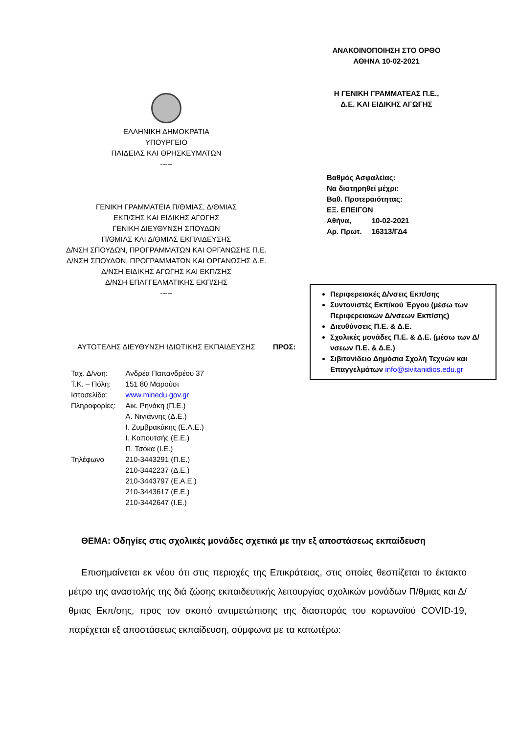ΑΝΑΚΟΙΝΟΠΟΙΗΣΗ ΣΤΟ ΟΡΘΟ
ΑΘΗΝΑ 10-02-2021
Η ΓΕΝΙΚΗ ΓΡΑΜΜΑΤΕΑΣ Π.Ε.,
Δ.Ε. ΚΑΙ ΕΙΔΙΚΗΣ ΑΓΩΓΗΣ
ΕΛΛΗΝΙΚΗ ΔΗΜΟΚΡΑΤΙΑ
ΥΠΟΥΡΓΕΙΟ
ΠΑΙΔΕΙΑΣ ΚΑΙ ΘΡΗΣΚΕΥΜΑΤΩΝ
-----
ΓΕΝΙΚΗ ΓΡΑΜΜΑΤΕΙΑ Π/ΘΜΙΑΣ, Δ/ΘΜΙΑΣ
ΕΚΠ/ΣΗΣ ΚΑΙ ΕΙΔΙΚΗΣ ΑΓΩΓΗΣ
ΓΕΝΙΚΗ ΔΙΕΥΘΥΝΣΗ ΣΠΟΥΔΩΝ
Π/ΘΜΙΑΣ ΚΑΙ Δ/ΘΜΙΑΣ ΕΚΠΑΙΔΕΥΣΗΣ
Δ/ΝΣΗ ΣΠΟΥΔΩΝ, ΠΡΟΓΡΑΜΜΑΤΩΝ ΚΑΙ ΟΡΓΑΝΩΣΗΣ Π.Ε.
Δ/ΝΣΗ ΣΠΟΥΔΩΝ, ΠΡΟΓΡΑΜΜΑΤΩΝ ΚΑΙ ΟΡΓΑΝΩΣΗΣ Δ.Ε.
Δ/ΝΣΗ ΕΙΔΙΚΗΣ ΑΓΩΓΗΣ ΚΑΙ ΕΚΠ/ΣΗΣ
Δ/ΝΣΗ ΕΠΑΓΓΕΛΜΑΤΙΚΗΣ ΕΚΠ/ΣΗΣ
-----
ΑΥΤΟΤΕΛΗΣ ΔΙΕΥΘΥΝΣΗ ΙΔΙΩΤΙΚΗΣ ΕΚΠΑΙΔΕΥΣΗΣ
| Βαθμός Ασφαλείας: | |
| Να διατηρηθεί μέχρι: | |
| Βαθ. Προτεραιότητας: | |
| ΕΞ. ΕΠΕΙΓΟΝ | |
| Αθήνα, | 10-02-2021 |
| Αρ. Πρωτ. | 16313/ΓΔ4 |
Περιφερειακές Δ/νσεις Εκπ/σης
Συντονιστές Εκπ/κού Έργου (μέσω των Περιφερειακών Δ/νσεων Εκπ/σης)
Διευθύνσεις Π.Ε. & Δ.Ε.
Σχολικές μονάδες Π.Ε. & Δ.Ε. (μέσω των Δ/νσεων Π.Ε. & Δ.Ε.)
Σιβιτανίδειο Δημόσια Σχολή Τεχνών και Επαγγελμάτων info@sivitanidios.edu.gr
ΠΡΟΣ:
| Ταχ. Δ/νση: | Ανδρέα Παπανδρέου 37 |
| Τ.Κ. – Πόλη: | 151 80 Μαρούσι |
| Ιστοσελίδα: | www.minedu.gov.gr |
| Πληροφορίες: | Αικ. Ρηνάκη (Π.Ε.) Α. Νιγιάννης (Δ.Ε.) Ι. Ζυμβρακάκης (Ε.Α.Ε.) Ι. Καπουτσής (Ε.Ε.) Π. Τσόκα (Ι.Ε.) |
| Τηλέφωνο | 210-3443291 (Π.Ε.) 210-3442237 (Δ.Ε.) 210-3443797 (Ε.Α.Ε.) 210-3443617 (Ε.Ε.) 210-3442647 (Ι.Ε.) |
ΘΕΜΑ: Οδηγίες στις σχολικές μονάδες σχετικά με την εξ αποστάσεως εκπαίδευση
Επισημαίνεται εκ νέου ότι στις περιοχές της Επικράτειας, στις οποίες θεσπίζεται το έκτακτο μέτρο της αναστολής της διά ζώσης εκπαιδευτικής λειτουργίας σχολικών μονάδων Π/θμιας και Δ/θμιας Εκπ/σης, προς τον σκοπό αντιμετώπισης της διασποράς του κορωνοϊού COVID-19, παρέχεται εξ αποστάσεως εκπαίδευση, σύμφωνα με τα κατωτέρω: